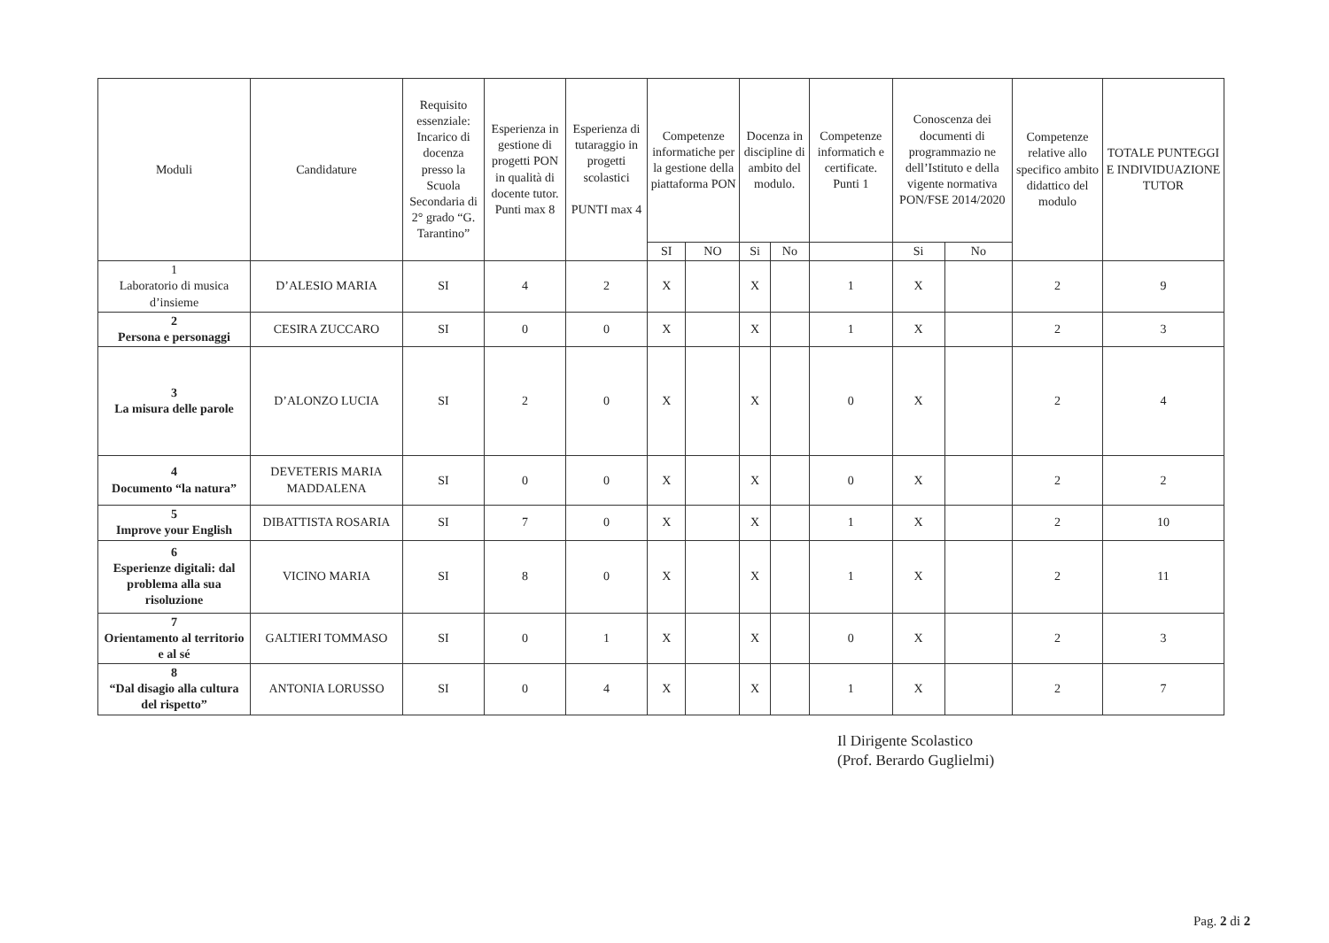| Moduli | Candidature | Requisito essenziale: Incarico di docenza presso la Scuola Secondaria di 2° grado “G. Tarantino” | Esperienza in gestione di progetti PON in qualità di docente tutor. Punti max 8 | Esperienza di tutaraggio in progetti scolastici PUNTI max 4 | Competenze informatiche per la gestione della piattaforma PON | | Docenza in discipline di ambito del modulo. | | Competenze informatich e certificate. Punti 1 | Conoscenza dei documenti di programmazio ne dell’Istituto e della vigente normativa PON/FSE 2014/2020 | | Competenze relative allo specifico ambito didattico del modulo | TOTALE PUNTEGGI E INDIVIDUAZIONE TUTOR |
| --- | --- | --- | --- | --- | --- | --- | --- | --- | --- | --- | --- | --- | --- |
| | | | | | SI | NO | Si | No | | Si | No | | |
| 1 Laboratorio di musica d’insieme | D’ALESIO MARIA | SI | 4 | 2 | X | | X | | 1 | X | | 2 | 9 |
| 2 Persona e personaggi | CESIRA ZUCCARO | SI | 0 | 0 | X | | X | | 1 | X | | 2 | 3 |
| 3 La misura delle parole | D’ALONZO LUCIA | SI | 2 | 0 | X | | X | | 0 | X | | 2 | 4 |
| 4 Documento “la natura” | DEVETERIS MARIA MADDALENA | SI | 0 | 0 | X | | X | | 0 | X | | 2 | 2 |
| 5 Improve your English | DIBATTISTA ROSARIA | SI | 7 | 0 | X | | X | | 1 | X | | 2 | 10 |
| 6 Esperienze digitali: dal problema alla sua risoluzione | VICINO MARIA | SI | 8 | 0 | X | | X | | 1 | X | | 2 | 11 |
| 7 Orientamento al territorio e al sé | GALTIERI TOMMASO | SI | 0 | 1 | X | | X | | 0 | X | | 2 | 3 |
| 8 “Dal disagio alla cultura del rispetto” | ANTONIA LORUSSO | SI | 0 | 4 | X | | X | | 1 | X | | 2 | 7 |
Il Dirigente Scolastico
(Prof. Berardo Guglielmi)
Pag. 2 di 2